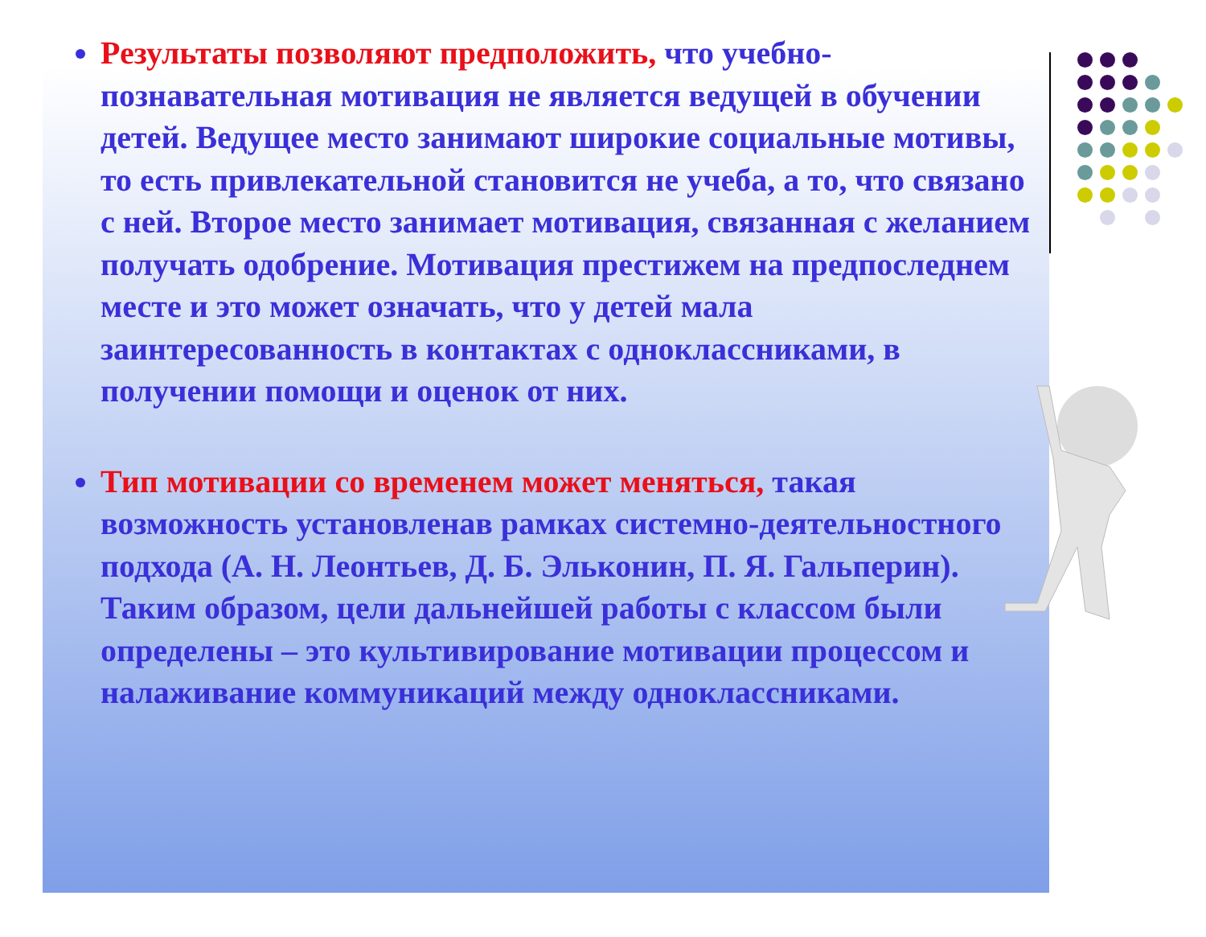Результаты позволяют предположить, что учебно-познавательная мотивация не является ведущей в обучении детей. Ведущее место занимают широкие социальные мотивы, то есть привлекательной становится не учеба, а то, что связано с ней. Второе место занимает мотивация, связанная с желанием получать одобрение. Мотивация престижем на предпоследнем месте и это может означать, что у детей мала заинтересованность в контактах с одноклассниками, в получении помощи и оценок от них.
Тип мотивации со временем может меняться, такая возможность установленав рамках системно-деятельностного подхода (А. Н. Леонтьев, Д. Б. Эльконин, П. Я. Гальперин). Таким образом, цели дальнейшей работы с классом были определены – это культивирование мотивации процессом и налаживание коммуникаций между одноклассниками.